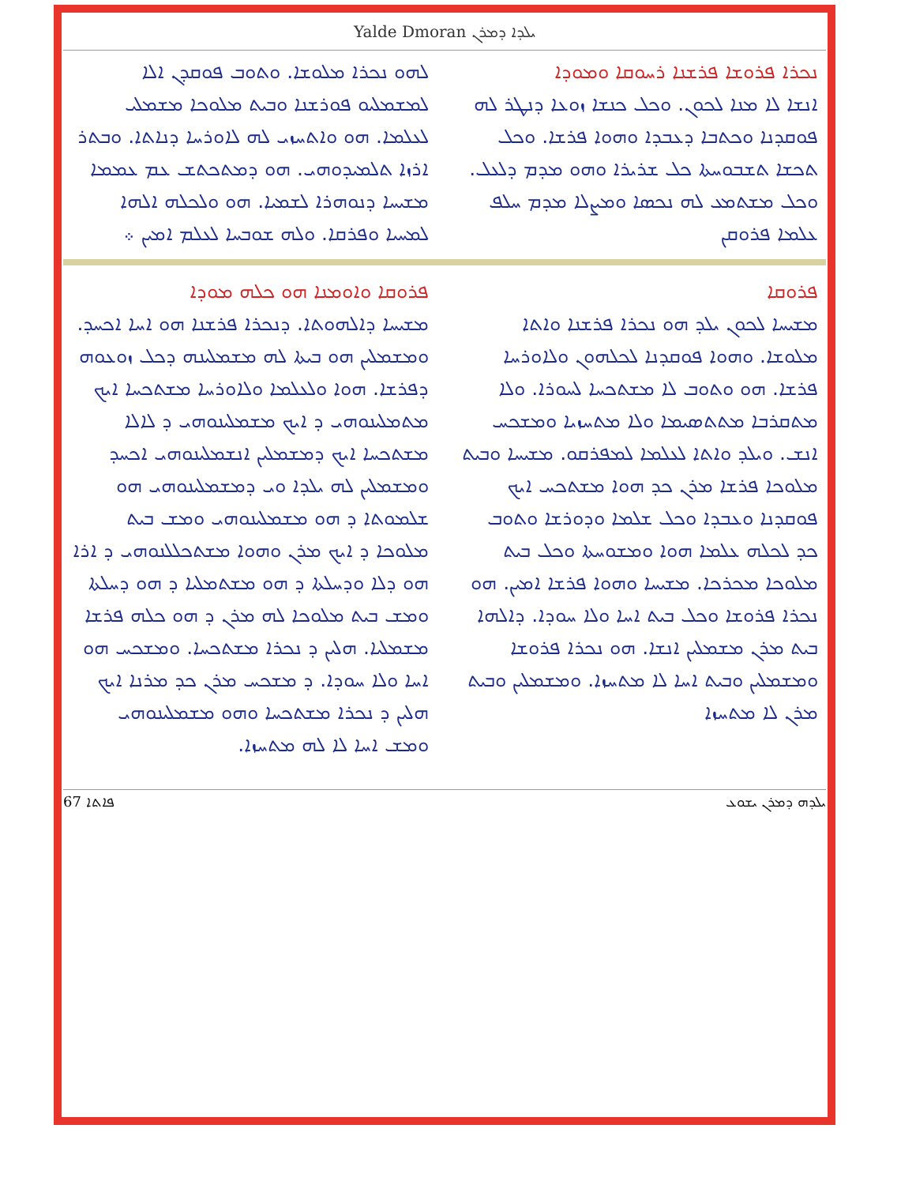Yalde Dmoran ܝܠܕܐ ܕܡܪܢ
ܢܟܪܐ ܦܪܘܫܐ ܦܪܫܢܐ ܪܚܘܩܐ ܘܡܘܕܐ
ܐܢܫܐ ܠܐ ܡܢܐ ܠܟܘܢ. ܘܟܠ ܟܢܫܐ ܙܘܥܐ ܕܢܛܪ ܠܗ ܦܘܩܕܢܐ ܘܟܬܒܐ ܕܥܒܕܐ ܘܗܘܐ ܦܪܫܐ. ܘܟܠ ܬܟܫܐ ܬܫܒܘܚܬܐ ܟܠ ܫܪܝܪܐ ܘܗܘ ܡܕܡ ܕܠܥܠ. ܘܟܠ ܡܫܬܡܥ ܠܗ ܢܟܣܐ ܘܡܨܠܐ ܡܕܡ ܚܠܦ ܥܠܡܐ ܦܪܘܩܢ
ܠܗܘ ܢܟܪܐ ܡܠܘܫܐ. ܘܬܘܒ ܦܘܩܕܢ ܐܠܐ ܠܡܫܡܠܝܘ ܦܘܪܫܢܐ ܘܒܝܬ ܡܠܘܟܐ ܡܫܡܠܝ ܠܥܠܡܐ. ܗܘ ܘܐܬܚܙܝ ܠܗ ܠܐܘܪܚܐ ܕܢܐܬܐ. ܘܒܬܪ ܐܪܙܐ ܬܠܡܝܕܘܗܝ. ܗܘ ܕܡܬܟܬܫ ܥܡ ܥܡܡܐ ܡܫܝܚܐ ܕܢܘܗܪܐ ܠܫܡܝܐ. ܗܘ ܘܠܟܠܗ ܐܠܗܐ ܠܡܚܝܐ ܘܦܪܩܐ. ܘܠܗ ܫܘܒܚܐ ܠܥܠܡ ܐܡܝܢ ܀
ܦܪܘܩܐ
ܡܫܝܚܐ ܠܟܘܢ ܝܠܕ ܗܘ ܢܟܪܐ ܦܪܫܢܐ ܘܐܬܐ ܡܠܘܫܐ. ܘܗܘܐ ܦܘܩܕܢܐ ܠܟܠܗܘܢ ܘܠܐܘܪܚܐ ܦܪܫܐ. ܗܘ ܘܬܘܒ ܠܐ ܡܫܬܟܚܐ ܠܚܘܪܐ. ܘܠܐ ܡܬܩܪܒܐ ܡܬܬܣܝܡܐ ܘܠܐ ܡܬܚܙܝܐ ܘܡܫܟܚ ܐܢܫ. ܘܝܠܕ ܘܐܬܐ ܠܥܠܡܐ ܠܡܦܪܩܘ. ܡܫܝܚܐ ܘܒܝܬ ܡܠܘܟܐ ܦܪܫܐ ܡܪܢ ܟܕ ܗܘܐ ܡܫܬܟܚ ܐܝܟ ܦܘܩܕܢܐ ܘܥܒܕܐ ܘܟܠ ܫܠܡܐ ܘܕܘܪܫܐ ܘܬܘܒ ܟܕ ܠܟܠܗ ܥܠܡܐ ܗܘܐ ܘܡܫܘܚܬܐ ܘܟܠ ܒܝܬ ܡܠܘܟܐ ܡܟܪܟܐ. ܡܫܝܚܐ ܘܗܘܐ ܦܪܫܐ ܐܡܝܢ. ܗܘ ܢܟܪܐ ܦܪܘܫܐ ܘܟܠ ܒܝܬ ܐܚܐ ܘܠܐ ܚܘܕܐ. ܕܐܠܗܐ ܒܝܬ ܡܪܢ ܡܫܡܠܝܢ ܐܢܫܐ. ܗܘ ܢܟܪܐ ܦܪܘܫܐ ܘܡܫܡܠܝܢ ܘܒܝܬ ܐܚܐ ܠܐ ܡܬܚܙܐ. ܘܡܫܡܠܝܢ ܘܒܝܬ ܡܪܢ ܠܐ ܡܬܚܙܐ
ܦܪܘܩܐ ܘܐܘܡܢܐ ܗܘ ܟܠܗ ܡܘܕܐ
ܡܫܝܚܐ ܕܐܠܗܘܬܐ. ܕܢܟܪܐ ܦܪܫܢܐ ܗܘ ܐܚܐ ܐܟܚܕ. ܘܡܫܡܠܝܢ ܗܘ ܒܝܬܐ ܠܗ ܡܫܡܠܝܢܗ ܕܟܠ ܙܘܥܘܗ ܕܦܪܫܐ. ܗܘܐ ܘܠܥܠܡܐ ܘܠܐܘܪܚܐ ܡܫܬܟܚܐ ܐܝܟ ܡܬܡܠܝܢܘܗܝ ܕ ܐܝܟ ܡܫܡܠܝܢܘܗܝ ܕ ܠܐܠܐ ܡܫܬܟܚܐ ܐܝܟ ܕܡܫܡܠܝܢ ܐܢܫܡܠܝܢܘܗܝ ܐܟܚܕ ܘܡܫܡܠܝܢ ܠܗ ܝܠܕܐ ܘܝ ܕܡܫܡܠܝܢܘܗܝ ܗܘ ܫܠܡܘܬܐ ܕ ܗܘ ܡܫܡܠܝܢܘܗܝ ܘܡܫ ܒܝܬ ܡܠܘܟܐ ܕ ܐܝܟ ܡܪܢ ܘܗܘܐ ܡܫܬܟܠܠܢܘܗܝ ܕ ܐܪܐ ܗܘ ܕܠܐ ܘܕܚܠܬܐ ܕ ܗܘ ܡܫܬܡܠܝܐ ܕ ܗܘ ܕܚܠܬܐ ܘܡܫ ܒܝܬ ܡܠܘܟܐ ܠܗ ܡܪܢ ܕ ܗܘ ܟܠܗ ܦܪܫܐ ܡܫܡܠܝܐ. ܗܠܝܢ ܕ ܢܟܪܐ ܡܫܬܟܚܐ. ܘܡܫܟܚ ܗܘ ܐܚܐ ܘܠܐ ܚܘܕܐ. ܕ ܡܫܟܚ ܡܪܢ ܟܕ ܡܪܢܐ ܐܝܟ ܗܠܝܢ ܕ ܢܟܪܐ ܡܫܬܟܚܐ ܘܗܘ ܡܫܡܠܝܢܘܗܝ ܘܡܫ ܐܚܐ ܠܐ ܠܗ ܡܬܚܙܐ.
67 ܦܐܬܐ ܝܠܕܗ ܕܡܪܢ ܝܫܘܥ